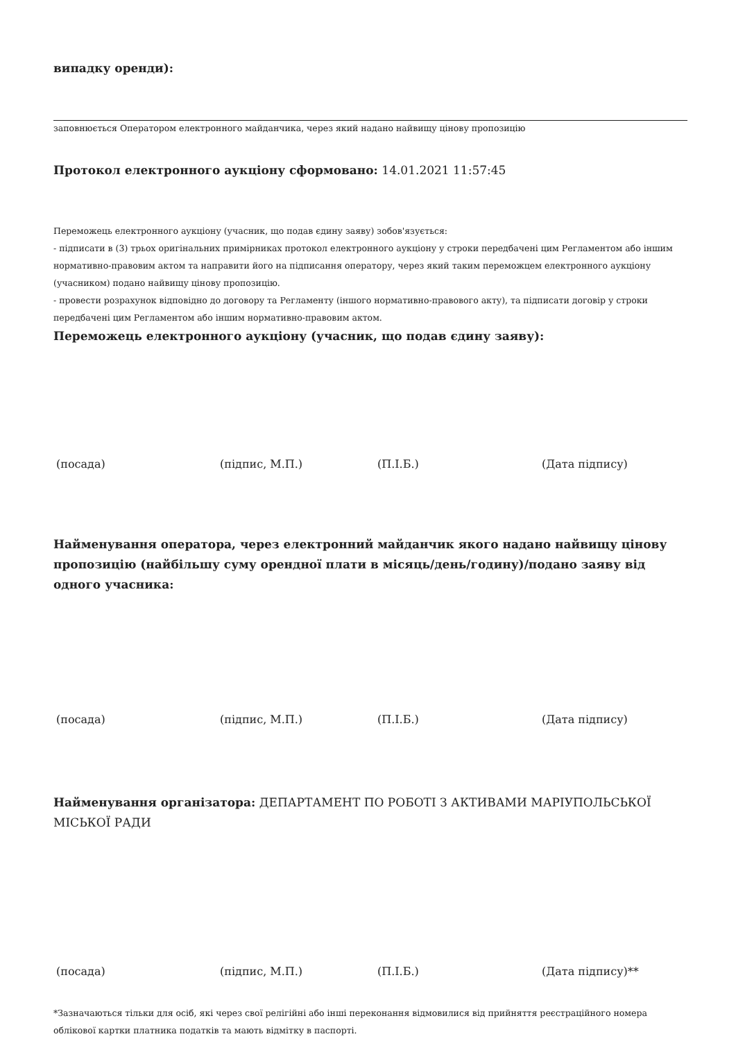випадку оренди):
заповнюється Оператором електронного майданчика, через який надано найвищу цінову пропозицію
Протокол електронного аукціону сформовано: 14.01.2021 11:57:45
Переможець електронного аукціону (учасник, що подав єдину заяву) зобов'язується:
- підписати в (3) трьох оригінальних примірниках протокол електронного аукціону у строки передбачені цим Регламентом або іншим нормативно-правовим актом та направити його на підписання оператору, через який таким переможцем електронного аукціону (учасником) подано найвищу цінову пропозицію.
- провести розрахунок відповідно до договору та Регламенту (іншого нормативно-правового акту), та підписати договір у строки передбачені цим Регламентом або іншим нормативно-правовим актом.
Переможець електронного аукціону (учасник, що подав єдину заяву):
(посада) (підпис, М.П.) (П.І.Б.) (Дата підпису)
Найменування оператора, через електронний майданчик якого надано найвищу цінову пропозицію (найбільшу суму орендної плати в місяць/день/годину)/подано заяву від одного учасника:
(посада) (підпис, М.П.) (П.І.Б.) (Дата підпису)
Найменування організатора: ДЕПАРТАМЕНТ ПО РОБОТІ З АКТИВАМИ МАРІУПОЛЬСЬКОЇ МІСЬКОЇ РАДИ
(посада) (підпис, М.П.) (П.І.Б.) (Дата підпису)**
*Зазначаються тільки для осіб, які через свої релігійні або інші переконання відмовилися від прийняття реєстраційного номера облікової картки платника податків та мають відмітку в паспорті.